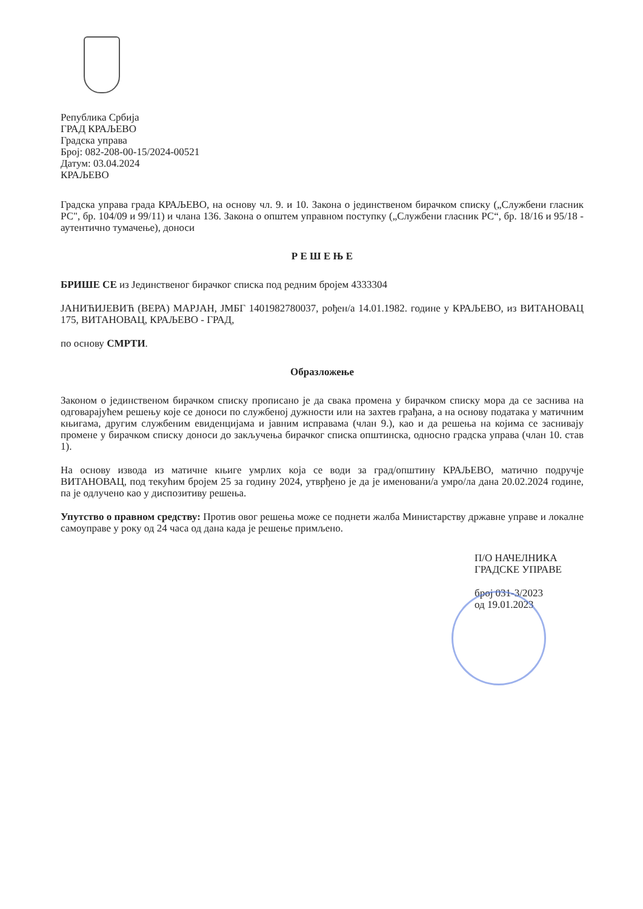Република Србија
ГРАД КРАЉЕВО
Градска управа
Број: 082-208-00-15/2024-00521
Датум: 03.04.2024
КРАЉЕВО
Градска управа града КРАЉЕВО, на основу чл. 9. и 10. Закона о јединственом бирачком списку („Службени гласник РС", бр. 104/09 и 99/11) и члана 136. Закона о општем управном поступку („Службени гласник РС“, бр. 18/16 и 95/18 - аутентично тумачење), доноси
Р Е Ш Е Њ Е
БРИШЕ СЕ из Јединственог бирачког списка под редним бројем 4333304
ЈАНИЋИЈЕВИЋ (ВЕРА) МАРЈАН, ЈМБГ 1401982780037, рођен/а 14.01.1982. године у КРАЉЕВО, из ВИТАНОВАЦ 175, ВИТАНОВАЦ, КРАЉЕВО - ГРАД,
по основу СМРТИ.
Образложење
Законом о јединственом бирачком списку прописано је да свака промена у бирачком списку мора да се заснива на одговарајућем решењу које се доноси по службеној дужности или на захтев грађана, а на основу података у матичним књигама, другим службеним евиденцијама и јавним исправама (члан 9.), као и да решења на којима се заснивају промене у бирачком списку доноси до закључења бирачког списка општинска, односно градска управа (члан 10. став 1).
На основу извода из матичне књиге умрлих која се води за град/општину КРАЉЕВО, матично подручје ВИТАНОВАЦ, под текућим бројем 25 за годину 2024, утврђено је да је именовани/а умро/ла дана 20.02.2024 године, па је одлучено као у диспозитиву решења.
Упутство о правном средству: Против овог решења може се поднети жалба Министарству државне управе и локалне самоуправе у року од 24 часа од дана када је решење примљено.
П/О НАЧЕЛНИКА
ГРАДСКЕ УПРАВЕ
број 031-3/2023
од 19.01.2023